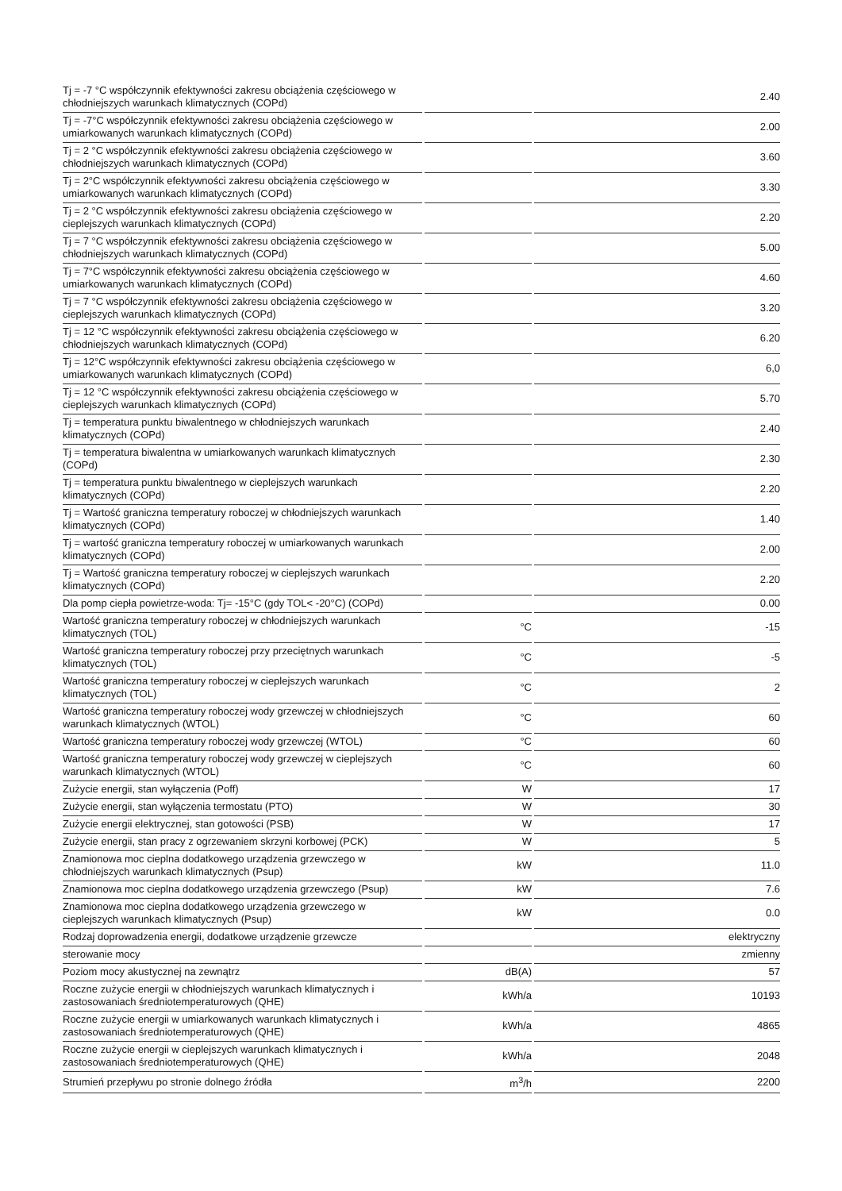| Tj = -7 °C współczynnik efektywności zakresu obciążenia częściowego w chłodniejszych warunkach klimatycznych (COPd) | | 2.40 |
| Tj = -7°C współczynnik efektywności zakresu obciążenia częściowego w umiarkowanych warunkach klimatycznych (COPd) | | 2.00 |
| Tj = 2 °C współczynnik efektywności zakresu obciążenia częściowego w chłodniejszych warunkach klimatycznych (COPd) | | 3.60 |
| Tj = 2°C współczynnik efektywności zakresu obciążenia częściowego w umiarkowanych warunkach klimatycznych (COPd) | | 3.30 |
| Tj = 2 °C współczynnik efektywności zakresu obciążenia częściowego w cieplejszych warunkach klimatycznych (COPd) | | 2.20 |
| Tj = 7 °C współczynnik efektywności zakresu obciążenia częściowego w chłodniejszych warunkach klimatycznych (COPd) | | 5.00 |
| Tj = 7°C współczynnik efektywności zakresu obciążenia częściowego w umiarkowanych warunkach klimatycznych (COPd) | | 4.60 |
| Tj = 7 °C współczynnik efektywności zakresu obciążenia częściowego w cieplejszych warunkach klimatycznych (COPd) | | 3.20 |
| Tj = 12 °C współczynnik efektywności zakresu obciążenia częściowego w chłodniejszych warunkach klimatycznych (COPd) | | 6.20 |
| Tj = 12°C współczynnik efektywności zakresu obciążenia częściowego w umiarkowanych warunkach klimatycznych (COPd) | | 6,0 |
| Tj = 12 °C współczynnik efektywności zakresu obciążenia częściowego w cieplejszych warunkach klimatycznych (COPd) | | 5.70 |
| Tj = temperatura punktu biwalentnego w chłodniejszych warunkach klimatycznych (COPd) | | 2.40 |
| Tj = temperatura biwalentna w umiarkowanych warunkach klimatycznych (COPd) | | 2.30 |
| Tj = temperatura punktu biwalentnego w cieplejszych warunkach klimatycznych (COPd) | | 2.20 |
| Tj = Wartość graniczna temperatury roboczej w chłodniejszych warunkach klimatycznych (COPd) | | 1.40 |
| Tj = wartość graniczna temperatury roboczej w umiarkowanych warunkach klimatycznych (COPd) | | 2.00 |
| Tj = Wartość graniczna temperatury roboczej w cieplejszych warunkach klimatycznych (COPd) | | 2.20 |
| Dla pomp ciepła powietrze-woda: Tj= -15°C (gdy TOL< -20°C) (COPd) | | 0.00 |
| Wartość graniczna temperatury roboczej w chłodniejszych warunkach klimatycznych (TOL) | °C | -15 |
| Wartość graniczna temperatury roboczej przy przeciętnych warunkach klimatycznych (TOL) | °C | -5 |
| Wartość graniczna temperatury roboczej w cieplejszych warunkach klimatycznych (TOL) | °C | 2 |
| Wartość graniczna temperatury roboczej wody grzewczej w chłodniejszych warunkach klimatycznych (WTOL) | °C | 60 |
| Wartość graniczna temperatury roboczej wody grzewczej (WTOL) | °C | 60 |
| Wartość graniczna temperatury roboczej wody grzewczej w cieplejszych warunkach klimatycznych (WTOL) | °C | 60 |
| Zużycie energii, stan wyłączenia (Poff) | W | 17 |
| Zużycie energii, stan wyłączenia termostatu (PTO) | W | 30 |
| Zużycie energii elektrycznej, stan gotowości (PSB) | W | 17 |
| Zużycie energii, stan pracy z ogrzewaniem skrzyni korbowej (PCK) | W | 5 |
| Znamionowa moc cieplna dodatkowego urządzenia grzewczego w chłodniejszych warunkach klimatycznych (Psup) | kW | 11.0 |
| Znamionowa moc cieplna dodatkowego urządzenia grzewczego (Psup) | kW | 7.6 |
| Znamionowa moc cieplna dodatkowego urządzenia grzewczego w cieplejszych warunkach klimatycznych (Psup) | kW | 0.0 |
| Rodzaj doprowadzenia energii, dodatkowe urządzenie grzewcze | | elektryczny |
| sterowanie mocy | | zmienny |
| Poziom mocy akustycznej na zewnątrz | dB(A) | 57 |
| Roczne zużycie energii w chłodniejszych warunkach klimatycznych i zastosowaniach średniotemperaturowych (QHE) | kWh/a | 10193 |
| Roczne zużycie energii w umiarkowanych warunkach klimatycznych i zastosowaniach średniotemperaturowych (QHE) | kWh/a | 4865 |
| Roczne zużycie energii w cieplejszych warunkach klimatycznych i zastosowaniach średniotemperaturowych (QHE) | kWh/a | 2048 |
| Strumień przepływu po stronie dolnego źródła | m<sup>3</sup>/h | 2200 |